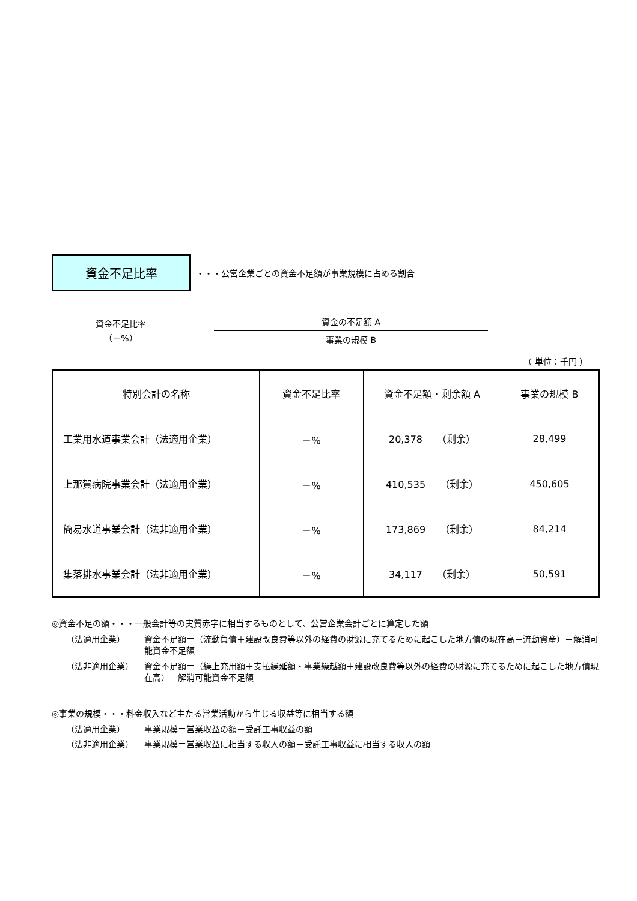資金不足比率
・・・公営企業ごとの資金不足額が事業規模に占める割合
資金不足比率
（－%）
＝
資金の不足額 A
事業の規模 B
（ 単位：千円 ）
| 特別会計の名称 | 資金不足比率 | 資金不足額・剰余額 A | 事業の規模 B |
| --- | --- | --- | --- |
| 工業用水道事業会計（法適用企業） | －% | 20,378 （剰余） | 28,499 |
| 上那賀病院事業会計（法適用企業） | －% | 410,535 （剰余） | 450,605 |
| 簡易水道事業会計（法非適用企業） | －% | 173,869 （剰余） | 84,214 |
| 集落排水事業会計（法非適用企業） | －% | 34,117 （剰余） | 50,591 |
◎資金不足の額・・・一般会計等の実質赤字に相当するものとして、公営企業会計ごとに算定した額
（法適用企業） 資金不足額＝（流動負債＋建設改良費等以外の経費の財源に充てるために起こした地方債の現在高－流動資産）－解消可能資金不足額
（法非適用企業） 資金不足額＝（繰上充用額＋支払繰延額・事業繰越額＋建設改良費等以外の経費の財源に充てるために起こした地方債現在高）－解消可能資金不足額
◎事業の規模・・・料金収入など主たる営業活動から生じる収益等に相当する額
（法適用企業） 事業規模＝営業収益の額－受託工事収益の額
（法非適用企業） 事業規模＝営業収益に相当する収入の額－受託工事収益に相当する収入の額